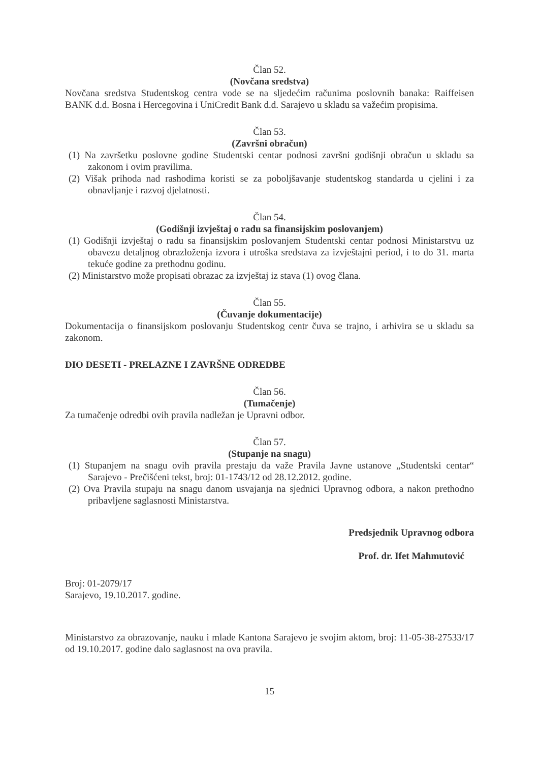Član 52.
(Novčana sredstva)
Novčana sredstva Studentskog centra vode se na sljedećim računima poslovnih banaka: Raiffeisen BANK d.d. Bosna i Hercegovina i UniCredit Bank d.d. Sarajevo u skladu sa važećim propisima.
Član 53.
(Završni obračun)
(1) Na završetku poslovne godine Studentski centar podnosi završni godišnji obračun u skladu sa zakonom i ovim pravilima.
(2) Višak prihoda nad rashodima koristi se za poboljšavanje studentskog standarda u cjelini i za obnavljanje i razvoj djelatnosti.
Član 54.
(Godišnji izvještaj o radu sa finansijskim poslovanjem)
(1) Godišnji izvještaj o radu sa finansijskim poslovanjem Studentski centar podnosi Ministarstvu uz obavezu detaljnog obrazloženja izvora i utroška sredstava za izvještajni period, i to do 31. marta tekuće godine za prethodnu godinu.
(2) Ministarstvo može propisati obrazac za izvještaj iz stava (1) ovog člana.
Član 55.
(Čuvanje dokumentacije)
Dokumentacija o finansijskom poslovanju Studentskog centr čuva se trajno, i arhivira se u skladu sa zakonom.
DIO DESETI - PRELAZNE I ZAVRŠNE ODREDBE
Član 56.
(Tumačenje)
Za tumačenje odredbi ovih pravila nadležan je Upravni odbor.
Član 57.
(Stupanje na snagu)
(1) Stupanjem na snagu ovih pravila prestaju da važe Pravila Javne ustanove „Studentski centar“ Sarajevo - Prečišćeni tekst, broj: 01-1743/12 od 28.12.2012. godine.
(2) Ova Pravila stupaju na snagu danom usvajanja na sjednici Upravnog odbora, a nakon prethodno pribavljene saglasnosti Ministarstva.
Broj: 01-2079/17
Sarajevo, 19.10.2017. godine.
Predsjednik Upravnog odbora
Prof. dr. Ifet Mahmutović
Ministarstvo za obrazovanje, nauku i mlade Kantona Sarajevo je svojim aktom, broj: 11-05-38-27533/17 od 19.10.2017. godine dalo saglasnost na ova pravila.
15